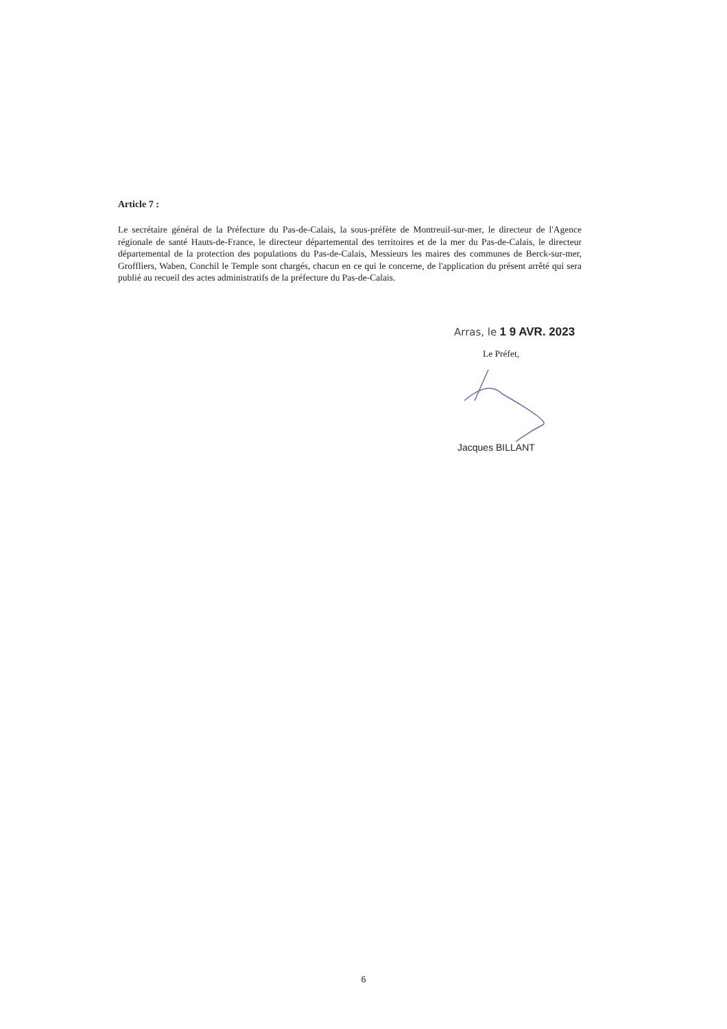Article 7 :
Le secrétaire général de la Préfecture du Pas-de-Calais, la sous-préfète de Montreuil-sur-mer, le directeur de l'Agence régionale de santé Hauts-de-France, le directeur départemental des territoires et de la mer du Pas-de-Calais, le directeur départemental de la protection des populations du Pas-de-Calais, Messieurs les maires des communes de Berck-sur-mer, Groffliers, Waben, Conchil le Temple sont chargés, chacun en ce qui le concerne, de l'application du présent arrêté qui sera publié au recueil des actes administratifs de la préfecture du Pas-de-Calais.
Arras, le 1 9 AVR. 2023
Le Préfet,
Jacques BILLANT
6